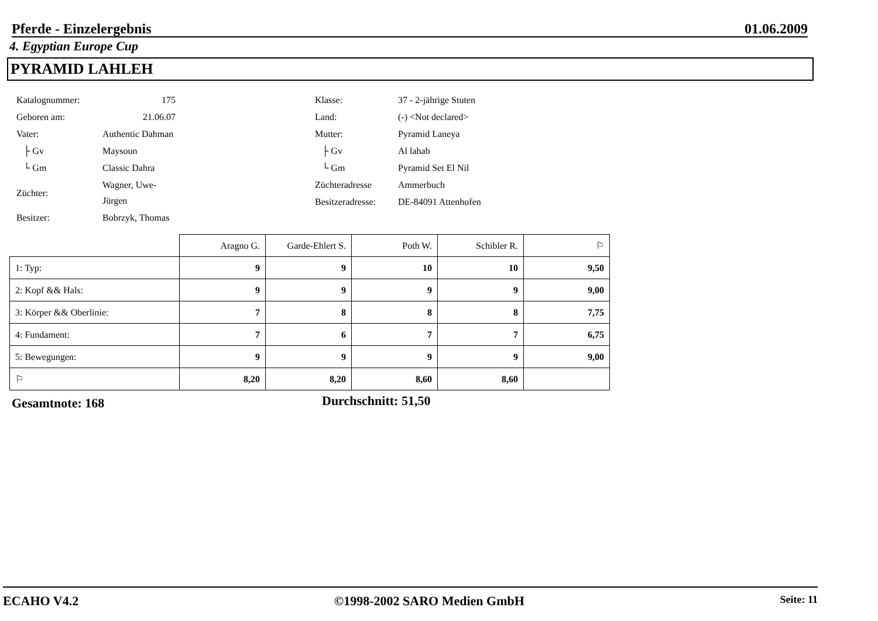Pferde - Einzelergebnis 01.06.2009
4. Egyptian Europe Cup
PYRAMID LAHLEH
| Katalognummer: | 175 |
| Geboren am: | 21.06.07 |
| Vater: | Authentic Dahman |
| ├ Gv | Maysoun |
| └ Gm | Classic Dahra |
| Züchter: | Wagner, Uwe-Jürgen |
| Besitzer: | Bobrzyk, Thomas |
| Klasse: | 37 - 2-jährige Stuten |
| Land: | (-) <Not declared> |
| Mutter: | Pyramid Laneya |
| ├ Gv | Al lahab |
| └ Gm | Pyramid Set El Nil |
| Züchteradresse | Ammerbuch |
| Besitzeradresse: | DE-84091 Attenhofen |
| | Aragno G. | Garde-Ehlert S. | Poth W. | Schibler R. | ⚐ |
| --- | --- | --- | --- | --- | --- |
| 1: Typ: | 9 | 9 | 10 | 10 | 9,50 |
| 2: Kopf && Hals: | 9 | 9 | 9 | 9 | 9,00 |
| 3: Körper && Oberlinie: | 7 | 8 | 8 | 8 | 7,75 |
| 4: Fundament: | 7 | 6 | 7 | 7 | 6,75 |
| 5: Bewegungen: | 9 | 9 | 9 | 9 | 9,00 |
| ⚐ | 8,20 | 8,20 | 8,60 | 8,60 | |
Gesamtnote: 168 Durchschnitt: 51,50
ECAHO V4.2 ©1998-2002 SARO Medien GmbH Seite: 11